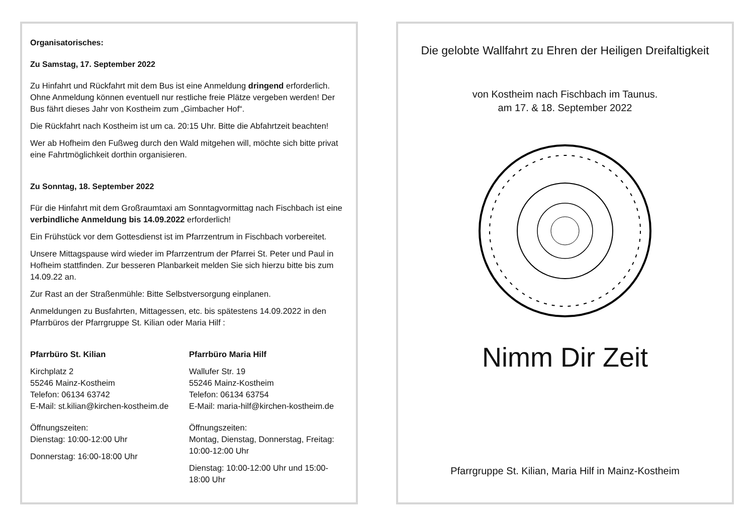Organisatorisches:
Zu Samstag, 17. September 2022
Zu Hinfahrt und Rückfahrt mit dem Bus ist eine Anmeldung dringend erforderlich. Ohne Anmeldung können eventuell nur restliche freie Plätze vergeben werden! Der Bus fährt dieses Jahr von Kostheim zum „Gimbacher Hof“.
Die Rückfahrt nach Kostheim ist um ca. 20:15 Uhr. Bitte die Abfahrtzeit beachten!
Wer ab Hofheim den Fußweg durch den Wald mitgehen will, möchte sich bitte privat eine Fahrtmöglichkeit dorthin organisieren.
Zu Sonntag, 18. September 2022
Für die Hinfahrt mit dem Großraumtaxi am Sonntagvormittag nach Fischbach ist eine verbindliche Anmeldung bis 14.09.2022 erforderlich!
Ein Frühstück vor dem Gottesdienst ist im Pfarrzentrum in Fischbach vorbereitet.
Unsere Mittagspause wird wieder im Pfarrzentrum der Pfarrei St. Peter und Paul in Hofheim stattfinden. Zur besseren Planbarkeit melden Sie sich hierzu bitte bis zum 14.09.22 an.
Zur Rast an der Straßenmühle: Bitte Selbstversorgung einplanen.
Anmeldungen zu Busfahrten, Mittagessen, etc. bis spätestens 14.09.2022 in den Pfarrbüros der Pfarrgruppe St. Kilian oder Maria Hilf :
Pfarrbüro St. Kilian
Kirchplatz 2
55246 Mainz-Kostheim
Telefon: 06134 63742
E-Mail: st.kilian@kirchen-kostheim.de
Öffnungszeiten:
Dienstag: 10:00-12:00 Uhr
Donnerstag: 16:00-18:00 Uhr
Pfarrbüro Maria Hilf
Wallufer Str. 19
55246 Mainz-Kostheim
Telefon: 06134 63754
E-Mail: maria-hilf@kirchen-kostheim.de
Öffnungszeiten:
Montag, Dienstag, Donnerstag, Freitag: 10:00-12:00 Uhr
Dienstag: 10:00-12:00 Uhr und 15:00-18:00 Uhr
Die gelobte Wallfahrt zu Ehren der Heiligen Dreifaltigkeit
von Kostheim nach Fischbach im Taunus.
am 17. & 18. September 2022
Nimm Dir Zeit
Pfarrgruppe St. Kilian, Maria Hilf in Mainz-Kostheim